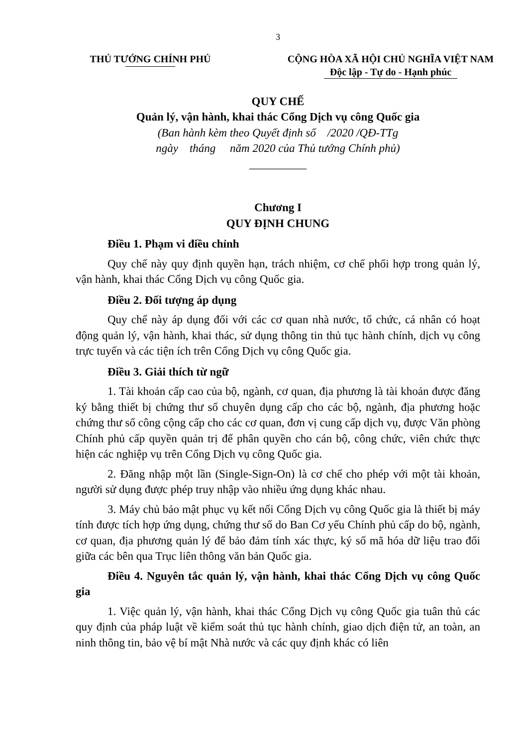3
THỦ TƯỚNG CHÍNH PHỦ CỘNG HÒA XÃ HỘI CHỦ NGHĨA VIỆT NAM
Độc lập - Tự do - Hạnh phúc
QUY CHẾ
Quản lý, vận hành, khai thác Cổng Dịch vụ công Quốc gia
(Ban hành kèm theo Quyết định số /2020 /QĐ-TTg
ngày tháng năm 2020 của Thủ tướng Chính phủ)
__________
Chương I
QUY ĐỊNH CHUNG
Điều 1. Phạm vi điều chỉnh
Quy chế này quy định quyền hạn, trách nhiệm, cơ chế phối hợp trong quản lý, vận hành, khai thác Cổng Dịch vụ công Quốc gia.
Điều 2. Đối tượng áp dụng
Quy chế này áp dụng đối với các cơ quan nhà nước, tổ chức, cá nhân có hoạt động quản lý, vận hành, khai thác, sử dụng thông tin thủ tục hành chính, dịch vụ công trực tuyến và các tiện ích trên Cổng Dịch vụ công Quốc gia.
Điều 3. Giải thích từ ngữ
1. Tài khoản cấp cao của bộ, ngành, cơ quan, địa phương là tài khoản được đăng ký bằng thiết bị chứng thư số chuyên dụng cấp cho các bộ, ngành, địa phương hoặc chứng thư số công cộng cấp cho các cơ quan, đơn vị cung cấp dịch vụ, được Văn phòng Chính phủ cấp quyền quản trị để phân quyền cho cán bộ, công chức, viên chức thực hiện các nghiệp vụ trên Cổng Dịch vụ công Quốc gia.
2. Đăng nhập một lần (Single-Sign-On) là cơ chế cho phép với một tài khoản, người sử dụng được phép truy nhập vào nhiều ứng dụng khác nhau.
3. Máy chủ bảo mật phục vụ kết nối Cổng Dịch vụ công Quốc gia là thiết bị máy tính được tích hợp ứng dụng, chứng thư số do Ban Cơ yếu Chính phủ cấp do bộ, ngành, cơ quan, địa phương quản lý để bảo đảm tính xác thực, ký số mã hóa dữ liệu trao đổi giữa các bên qua Trục liên thông văn bản Quốc gia.
Điều 4. Nguyên tắc quản lý, vận hành, khai thác Cổng Dịch vụ công Quốc gia
1. Việc quản lý, vận hành, khai thác Cổng Dịch vụ công Quốc gia tuân thủ các quy định của pháp luật về kiểm soát thủ tục hành chính, giao dịch điện tử, an toàn, an ninh thông tin, bảo vệ bí mật Nhà nước và các quy định khác có liên